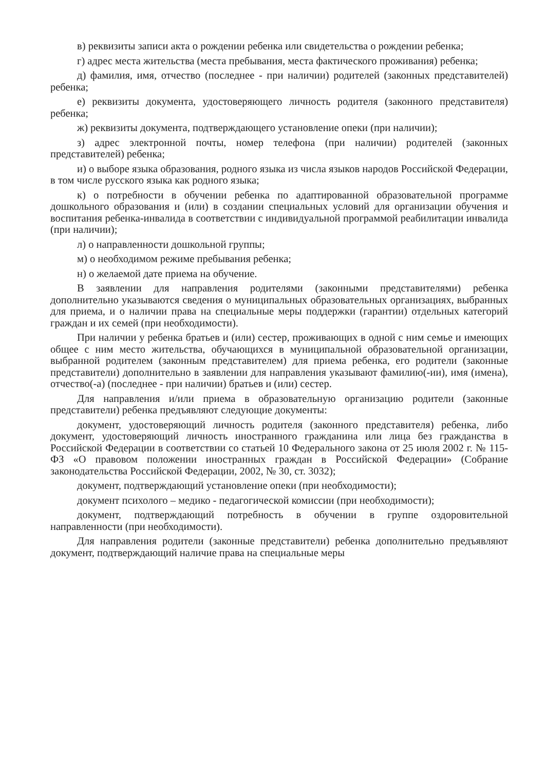в) реквизиты записи акта о рождении ребенка или свидетельства о рождении ребенка;
г) адрес места жительства (места пребывания, места фактического проживания) ребенка;
д) фамилия, имя, отчество (последнее - при наличии) родителей (законных представителей) ребенка;
е) реквизиты документа, удостоверяющего личность родителя (законного представителя) ребенка;
ж) реквизиты документа, подтверждающего установление опеки (при наличии);
з) адрес электронной почты, номер телефона (при наличии) родителей (законных представителей) ребенка;
и) о выборе языка образования, родного языка из числа языков народов Российской Федерации, в том числе русского языка как родного языка;
к) о потребности в обучении ребенка по адаптированной образовательной программе дошкольного образования и (или) в создании специальных условий для организации обучения и воспитания ребенка-инвалида в соответствии с индивидуальной программой реабилитации инвалида (при наличии);
л) о направленности дошкольной группы;
м) о необходимом режиме пребывания ребенка;
н) о желаемой дате приема на обучение.
В заявлении для направления родителями (законными представителями) ребенка дополнительно указываются сведения о муниципальных образовательных организациях, выбранных для приема, и о наличии права на специальные меры поддержки (гарантии) отдельных категорий граждан и их семей (при необходимости).
При наличии у ребенка братьев и (или) сестер, проживающих в одной с ним семье и имеющих общее с ним место жительства, обучающихся в муниципальной образовательной организации, выбранной родителем (законным представителем) для приема ребенка, его родители (законные представители) дополнительно в заявлении для направления указывают фамилию(-ии), имя (имена), отчество(-а) (последнее - при наличии) братьев и (или) сестер.
Для направления и/или приема в образовательную организацию родители (законные представители) ребенка предъявляют следующие документы:
документ, удостоверяющий личность родителя (законного представителя) ребенка, либо документ, удостоверяющий личность иностранного гражданина или лица без гражданства в Российской Федерации в соответствии со статьей 10 Федерального закона от 25 июля 2002 г. № 115-ФЗ «О правовом положении иностранных граждан в Российской Федерации» (Собрание законодательства Российской Федерации, 2002, № 30, ст. 3032);
документ, подтверждающий установление опеки (при необходимости);
документ психолого – медико - педагогической комиссии (при необходимости);
документ, подтверждающий потребность в обучении в группе оздоровительной направленности (при необходимости).
Для направления родители (законные представители) ребенка дополнительно предъявляют документ, подтверждающий наличие права на специальные меры